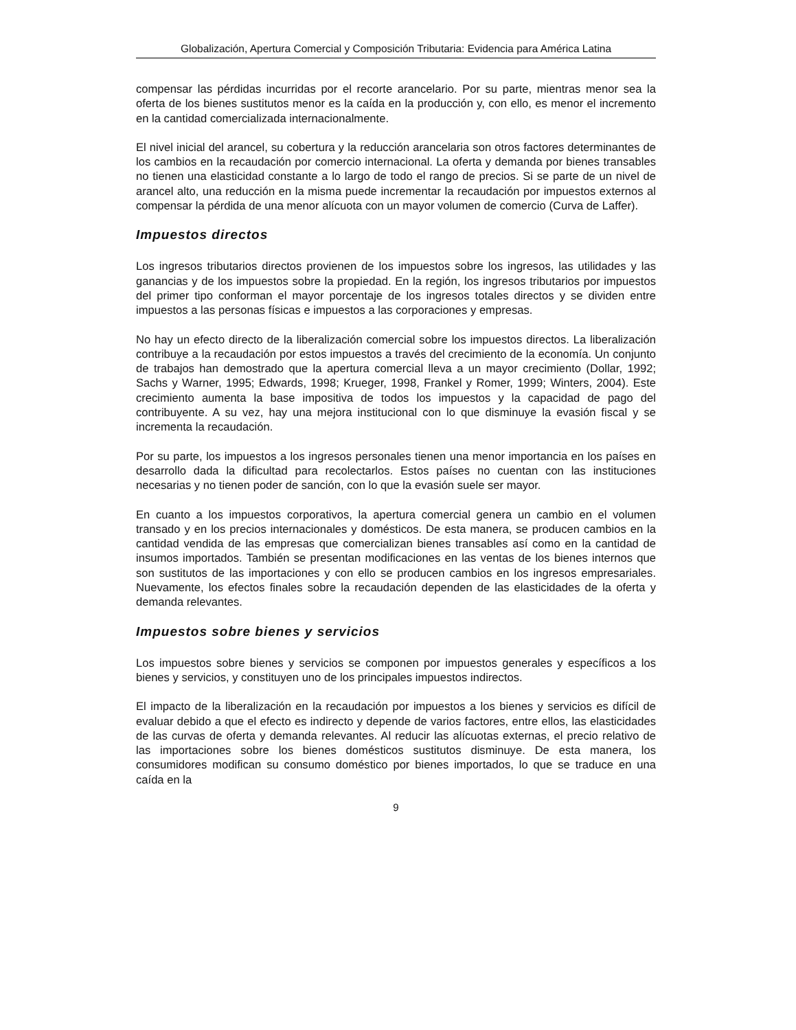Globalización, Apertura Comercial y Composición Tributaria: Evidencia para América Latina
compensar las pérdidas incurridas por el recorte arancelario. Por su parte, mientras menor sea la oferta de los bienes sustitutos menor es la caída en la producción y, con ello, es menor el incremento en la cantidad comercializada internacionalmente.
El nivel inicial del arancel, su cobertura y la reducción arancelaria son otros factores determinantes de los cambios en la recaudación por comercio internacional. La oferta y demanda por bienes transables no tienen una elasticidad constante a lo largo de todo el rango de precios. Si se parte de un nivel de arancel alto, una reducción en la misma puede incrementar la recaudación por impuestos externos al compensar la pérdida de una menor alícuota con un mayor volumen de comercio (Curva de Laffer).
Impuestos directos
Los ingresos tributarios directos provienen de los impuestos sobre los ingresos, las utilidades y las ganancias y de los impuestos sobre la propiedad. En la región, los ingresos tributarios por impuestos del primer tipo conforman el mayor porcentaje de los ingresos totales directos y se dividen entre impuestos a las personas físicas e impuestos a las corporaciones y empresas.
No hay un efecto directo de la liberalización comercial sobre los impuestos directos. La liberalización contribuye a la recaudación por estos impuestos a través del crecimiento de la economía. Un conjunto de trabajos han demostrado que la apertura comercial lleva a un mayor crecimiento (Dollar, 1992; Sachs y Warner, 1995; Edwards, 1998; Krueger, 1998, Frankel y Romer, 1999; Winters, 2004). Este crecimiento aumenta la base impositiva de todos los impuestos y la capacidad de pago del contribuyente. A su vez, hay una mejora institucional con lo que disminuye la evasión fiscal y se incrementa la recaudación.
Por su parte, los impuestos a los ingresos personales tienen una menor importancia en los países en desarrollo dada la dificultad para recolectarlos. Estos países no cuentan con las instituciones necesarias y no tienen poder de sanción, con lo que la evasión suele ser mayor.
En cuanto a los impuestos corporativos, la apertura comercial genera un cambio en el volumen transado y en los precios internacionales y domésticos. De esta manera, se producen cambios en la cantidad vendida de las empresas que comercializan bienes transables así como en la cantidad de insumos importados. También se presentan modificaciones en las ventas de los bienes internos que son sustitutos de las importaciones y con ello se producen cambios en los ingresos empresariales. Nuevamente, los efectos finales sobre la recaudación dependen de las elasticidades de la oferta y demanda relevantes.
Impuestos sobre bienes y servicios
Los impuestos sobre bienes y servicios se componen por impuestos generales y específicos a los bienes y servicios, y constituyen uno de los principales impuestos indirectos.
El impacto de la liberalización en la recaudación por impuestos a los bienes y servicios es difícil de evaluar debido a que el efecto es indirecto y depende de varios factores, entre ellos, las elasticidades de las curvas de oferta y demanda relevantes. Al reducir las alícuotas externas, el precio relativo de las importaciones sobre los bienes domésticos sustitutos disminuye. De esta manera, los consumidores modifican su consumo doméstico por bienes importados, lo que se traduce en una caída en la
9